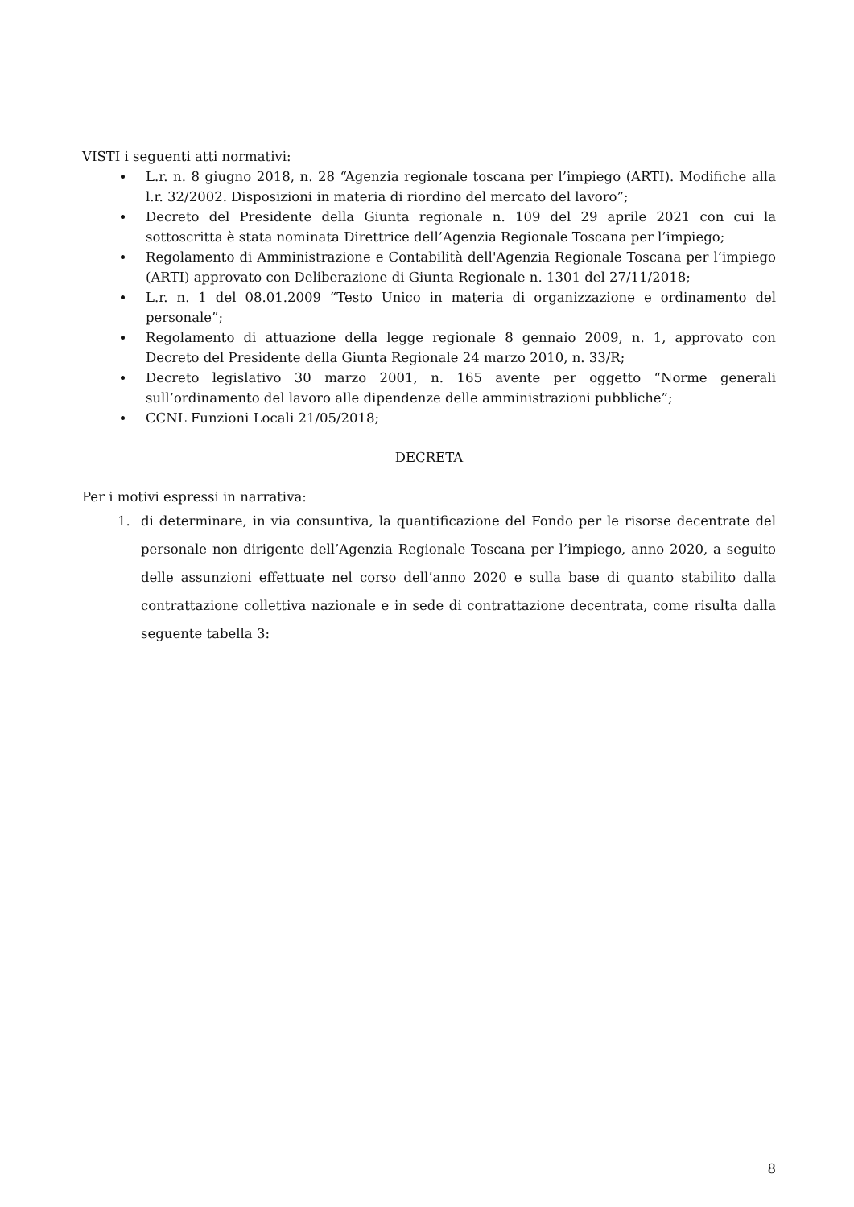VISTI i seguenti atti normativi:
L.r. n. 8 giugno 2018, n. 28 “Agenzia regionale toscana per l’impiego (ARTI). Modifiche alla l.r. 32/2002. Disposizioni in materia di riordino del mercato del lavoro”;
Decreto del Presidente della Giunta regionale n. 109 del 29 aprile 2021 con cui la sottoscritta è stata nominata Direttrice dell’Agenzia Regionale Toscana per l’impiego;
Regolamento di Amministrazione e Contabilità dell'Agenzia Regionale Toscana per l’impiego (ARTI) approvato con Deliberazione di Giunta Regionale n. 1301 del 27/11/2018;
L.r. n. 1 del 08.01.2009 “Testo Unico in materia di organizzazione e ordinamento del personale”;
Regolamento di attuazione della legge regionale 8 gennaio 2009, n. 1, approvato con Decreto del Presidente della Giunta Regionale 24 marzo 2010, n. 33/R;
Decreto legislativo 30 marzo 2001, n. 165 avente per oggetto “Norme generali sull’ordinamento del lavoro alle dipendenze delle amministrazioni pubbliche”;
CCNL Funzioni Locali 21/05/2018;
DECRETA
Per i motivi espressi in narrativa:
1. di determinare, in via consuntiva, la quantificazione del Fondo per le risorse decentrate del personale non dirigente dell’Agenzia Regionale Toscana per l’impiego, anno 2020, a seguito delle assunzioni effettuate nel corso dell’anno 2020 e sulla base di quanto stabilito dalla contrattazione collettiva nazionale e in sede di contrattazione decentrata, come risulta dalla seguente tabella 3:
8